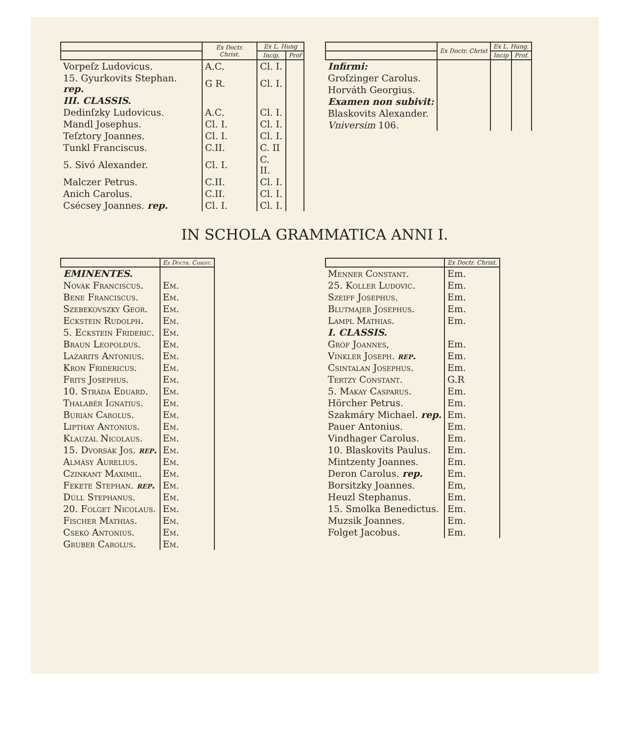| | Ex Doctr. Christ. | Ex L. Hung | |
| --- | --- | --- | --- |
| | | Incip. | Prof |
| Vorpeſz Ludovicus. | A.C. | Cl. I. | |
| 15. Gyurkovits Stephan. rep. | G R. | Cl. I. | |
| III. CLASSIS. | | | |
| Dedinſzky Ludovicus. | A.C. | Cl. I. | |
| Mandl Josephus. | Cl. I. | Cl. I. | |
| Teſztory Joannes. | Cl. I. | Cl. I. | |
| Tunkl Franciscus. | C.II. | C. II | |
| 5. Sivó Alexander. | Cl. I. | C. II. | |
| Malczer Petrus. | C.II. | Cl. I. | |
| Anich Carolus. | C.II. | Cl. I. | |
| Csécsey Joannes. rep. | Cl. I. | Cl. I. | |
| | Ex Doctr. Christ | Ex L. Hung. | |
| --- | --- | --- | --- |
| | | Incip | Prof. |
| Infirmi: | | | |
| Groſzinger Carolus. | | | |
| Horváth Georgius. | | | |
| Examen non subivit: | | | |
| Blaskovits Alexander. | | | |
| Vniversim 106. | | | |
IN SCHOLA GRAMMATICA ANNI I.
| | Ex Doctr. Christ. |
| --- | --- |
| EMINENTES. | |
| Novák Franciscus. | Em. |
| Bene Franciscus. | Em. |
| Szebekovszky Geor. | Em. |
| Eckstein Rudolph. | Em. |
| 5. Eckstein Frideric. | Em. |
| Braun Leopoldus. | Em. |
| Lazarits Antonius. | Em. |
| Kron Fridericus. | Em. |
| Frits Josephus. | Em. |
| 10. Stráda Eduard. | Em. |
| Thalabér Ignatius. | Em. |
| Burián Carolus. | Em. |
| Lipthay Antonius. | Em. |
| Klauzál Nicolaus. | Em. |
| 15. Dvorsák Jos. rep. | Em. |
| Almásy Aurelius. | Em. |
| Czinkant Maximil. | Em. |
| Fekete Stephan. rep. | Em. |
| Dúll Stephanus. | Em. |
| 20. Folget Nicolaus. | Em. |
| Fischer Mathias. | Em. |
| Csekó Antonius. | Em. |
| Gruber Carolus. | Em. |
| | Ex Doctr. Christ. |
| --- | --- |
| Menner Constant. | Em. |
| 25. Koller Ludovic. | Em. |
| Szeiff Josephus. | Em. |
| Blutmajer Josephus. | Em. |
| Lampl Mathias. | Em. |
| I. CLASSIS. | |
| Gróf Joannes, | Em. |
| Vinkler Joseph. rep. | Em. |
| Csintalan Josephus. | Em. |
| Tertzy Constant. | G.R |
| 5. Makay Casparus. | Em. |
| Hörcher Petrus. | Em. |
| Szakmáry Michael. rep. | Em. |
| Pauer Antonius. | Em. |
| Vindhager Carolus. | Em. |
| 10. Blaskovits Paulus. | Em. |
| Mintzenty Joannes. | Em. |
| Deron Carolus. rep. | Em. |
| Borsitzky Joannes. | Em, |
| Heuzl Stephanus. | Em. |
| 15. Smolka Benedictus. | Em. |
| Muzsik Joannes. | Em. |
| Folget Jacobus. | Em. |